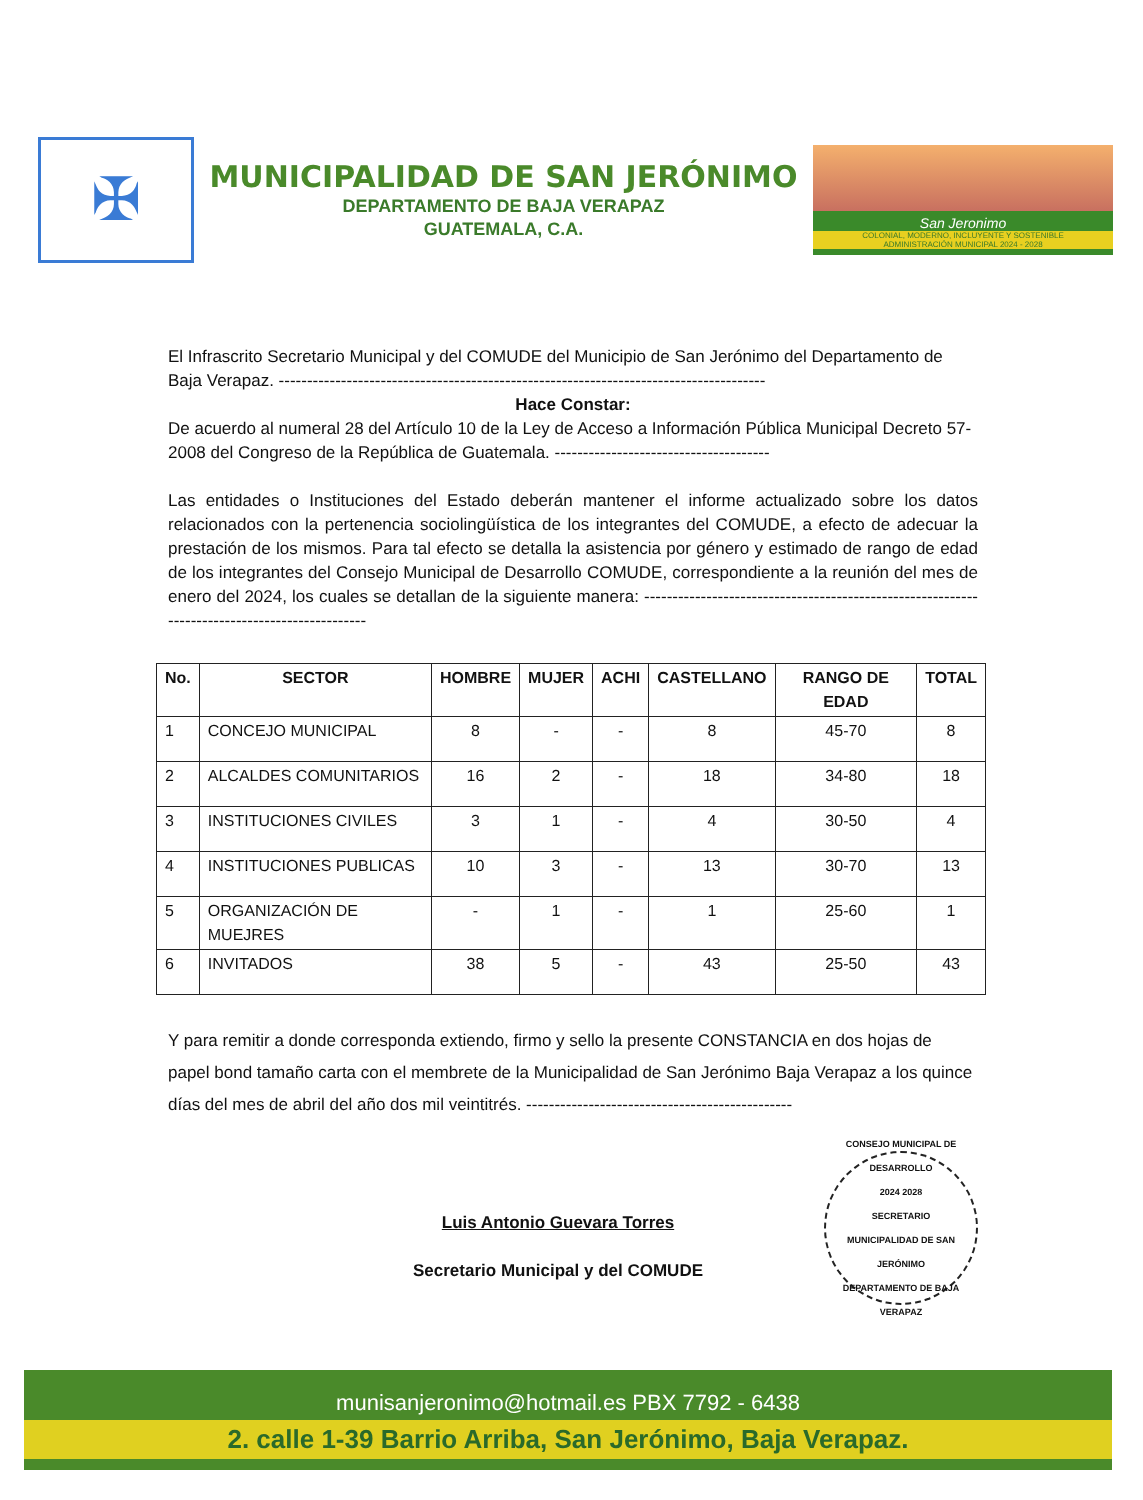✠
MUNICIPALIDAD DE SAN JERÓNIMO
DEPARTAMENTO DE BAJA VERAPAZ
GUATEMALA, C.A.
San Jeronimo
COLONIAL, MODERNO, INCLUYENTE Y SOSTENIBLE
ADMINISTRACIÓN MUNICIPAL 2024 - 2028
El Infrascrito Secretario Municipal y del COMUDE del Municipio de San Jerónimo del Departamento de Baja Verapaz. --------------------------------------------------------------------------------------
Hace Constar:
De acuerdo al numeral 28 del Artículo 10 de la Ley de Acceso a Información Pública Municipal Decreto 57-2008 del Congreso de la República de Guatemala. --------------------------------------
Las entidades o Instituciones del Estado deberán mantener el informe actualizado sobre los datos relacionados con la pertenencia sociolingüística de los integrantes del COMUDE, a efecto de adecuar la prestación de los mismos. Para tal efecto se detalla la asistencia por género y estimado de rango de edad de los integrantes del Consejo Municipal de Desarrollo COMUDE, correspondiente a la reunión del mes de enero del 2024, los cuales se detallan de la siguiente manera: ----------------------------------------------------------------------------------------------
| No. | SECTOR | HOMBRE | MUJER | ACHI | CASTELLANO | RANGO DE EDAD | TOTAL |
| --- | --- | --- | --- | --- | --- | --- | --- |
| 1 | CONCEJO MUNICIPAL | 8 | - | - | 8 | 45-70 | 8 |
| 2 | ALCALDES COMUNITARIOS | 16 | 2 | - | 18 | 34-80 | 18 |
| 3 | INSTITUCIONES CIVILES | 3 | 1 | - | 4 | 30-50 | 4 |
| 4 | INSTITUCIONES PUBLICAS | 10 | 3 | - | 13 | 30-70 | 13 |
| 5 | ORGANIZACIÓN DE MUEJRES | - | 1 | - | 1 | 25-60 | 1 |
| 6 | INVITADOS | 38 | 5 | - | 43 | 25-50 | 43 |
Y para remitir a donde corresponda extiendo, firmo y sello la presente CONSTANCIA en dos hojas de papel bond tamaño carta con el membrete de la Municipalidad de San Jerónimo Baja Verapaz a los quince días del mes de abril del año dos mil veintitrés. -----------------------------------------------
Luis Antonio Guevara Torres
Secretario Municipal y del COMUDE
CONSEJO MUNICIPAL DE DESARROLLO
2024 2028
SECRETARIO
MUNICIPALIDAD DE SAN JERÓNIMO
DEPARTAMENTO DE BAJA VERAPAZ
munisanjeronimo@hotmail.es PBX 7792 - 6438
2. calle 1-39 Barrio Arriba, San Jerónimo, Baja Verapaz.